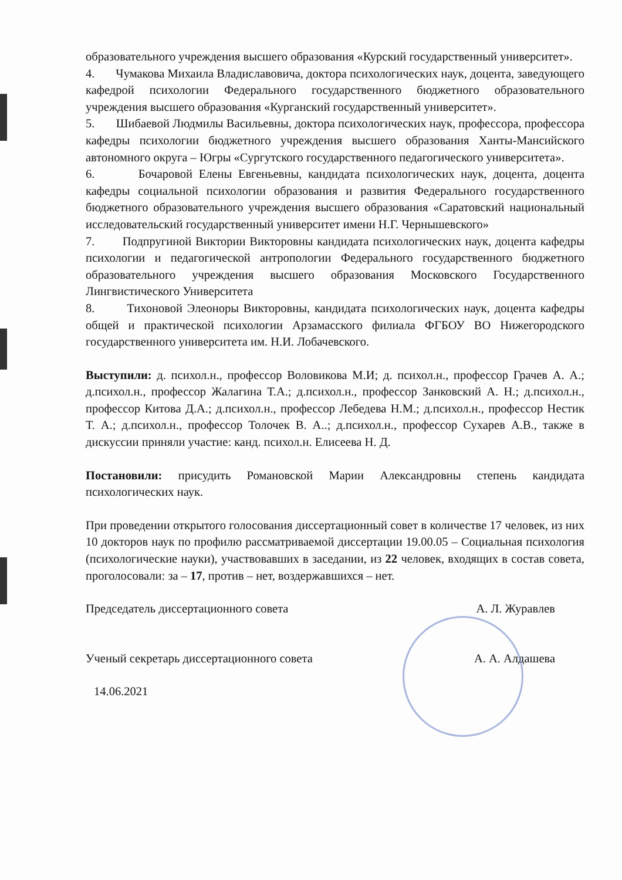образовательного учреждения высшего образования «Курский государственный университет».
4. Чумакова Михаила Владиславовича, доктора психологических наук, доцента, заведующего кафедрой психологии Федерального государственного бюджетного образовательного учреждения высшего образования «Курганский государственный университет».
5. Шибаевой Людмилы Васильевны, доктора психологических наук, профессора, профессора кафедры психологии бюджетного учреждения высшего образования Ханты-Мансийского автономного округа – Югры «Сургутского государственного педагогического университета».
6. Бочаровой Елены Евгеньевны, кандидата психологических наук, доцента, доцента кафедры социальной психологии образования и развития Федерального государственного бюджетного образовательного учреждения высшего образования «Саратовский национальный исследовательский государственный университет имени Н.Г. Чернышевского»
7. Подпругиной Виктории Викторовны кандидата психологических наук, доцента кафедры психологии и педагогической антропологии Федерального государственного бюджетного образовательного учреждения высшего образования Московского Государственного Лингвистического Университета
8. Тихоновой Элеоноры Викторовны, кандидата психологических наук, доцента кафедры общей и практической психологии Арзамасского филиала ФГБОУ ВО Нижегородского государственного университета им. Н.И. Лобачевского.
Выступили: д. психол.н., профессор Воловикова М.И; д. психол.н., профессор Грачев А. А.; д.психол.н., профессор Жалагина Т.А.; д.психол.н., профессор Занковский А. Н.; д.психол.н., профессор Китова Д.А.; д.психол.н., профессор Лебедева Н.М.; д.психол.н., профессор Нестик Т. А.; д.психол.н., профессор Толочек В. А..; д.психол.н., профессор Сухарев А.В., также в дискуссии приняли участие: канд. психол.н. Елисеева Н. Д.
Постановили: присудить Романовской Марии Александровны степень кандидата психологических наук.
При проведении открытого голосования диссертационный совет в количестве 17 человек, из них 10 докторов наук по профилю рассматриваемой диссертации 19.00.05 – Социальная психология (психологические науки), участвовавших в заседании, из 22 человек, входящих в состав совета, проголосовали: за – 17, против – нет, воздержавшихся – нет.
Председатель диссертационного совета А. Л. Журавлев
Ученый секретарь диссертационного совета А. А. Алдашева
14.06.2021